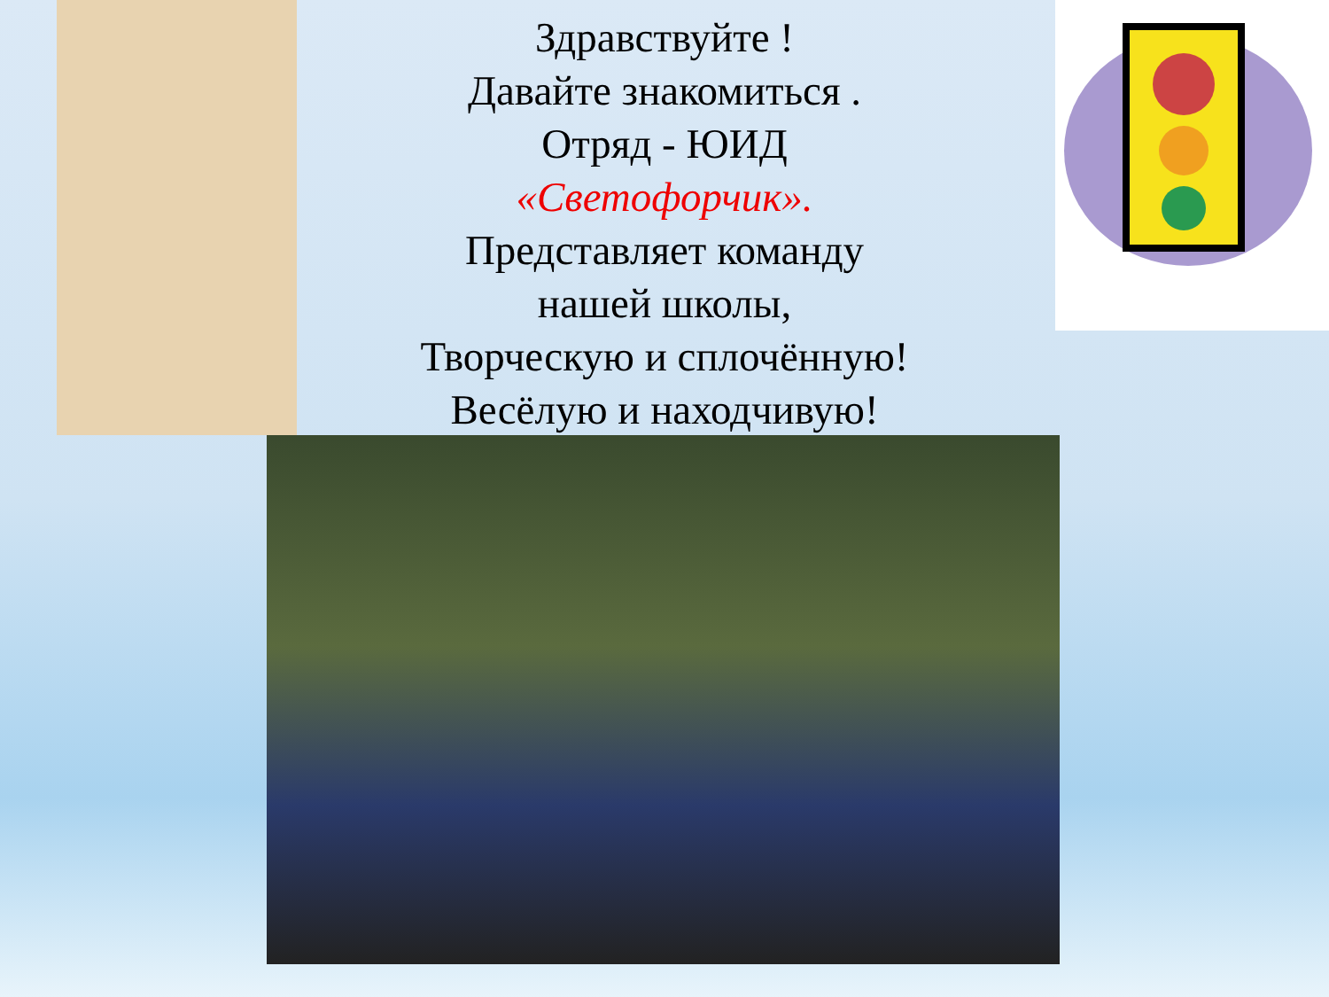Здравствуйте !
Давайте знакомиться .
Отряд - ЮИД
«Светофорчик».
Представляет команду
нашей школы,
Творческую и сплочённую!
Весёлую и находчивую!